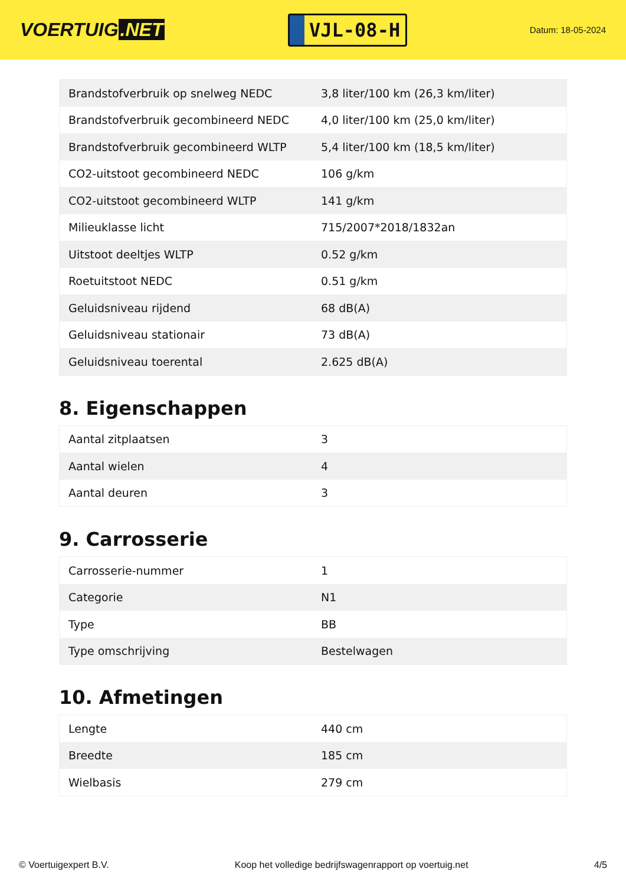VOERTUIG.NET
VJL-08-H
Datum: 18-05-2024
| Brandstofverbruik op snelweg NEDC | 3,8 liter/100 km (26,3 km/liter) |
| Brandstofverbruik gecombineerd NEDC | 4,0 liter/100 km (25,0 km/liter) |
| Brandstofverbruik gecombineerd WLTP | 5,4 liter/100 km (18,5 km/liter) |
| CO2-uitstoot gecombineerd NEDC | 106 g/km |
| CO2-uitstoot gecombineerd WLTP | 141 g/km |
| Milieuklasse licht | 715/2007*2018/1832an |
| Uitstoot deeltjes WLTP | 0.52 g/km |
| Roetuitstoot NEDC | 0.51 g/km |
| Geluidsniveau rijdend | 68 dB(A) |
| Geluidsniveau stationair | 73 dB(A) |
| Geluidsniveau toerental | 2.625 dB(A) |
8. Eigenschappen
| Aantal zitplaatsen | 3 |
| Aantal wielen | 4 |
| Aantal deuren | 3 |
9. Carrosserie
| Carrosserie-nummer | 1 |
| Categorie | N1 |
| Type | BB |
| Type omschrijving | Bestelwagen |
10. Afmetingen
| Lengte | 440 cm |
| Breedte | 185 cm |
| Wielbasis | 279 cm |
© Voertuigexpert B.V. Koop het volledige bedrijfswagenrapport op voertuig.net 4/5